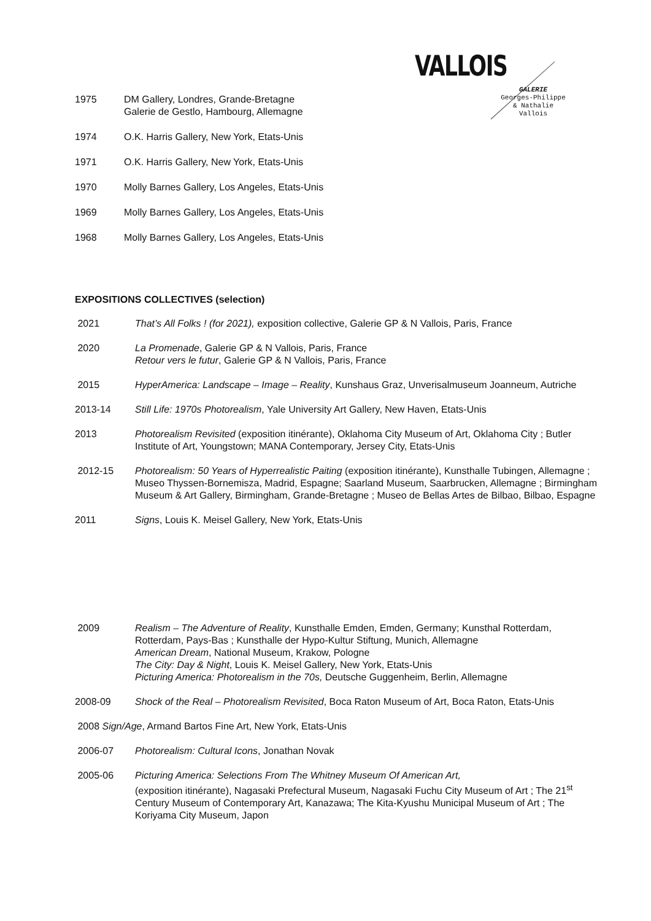VALLOIS
GALERIE
Georges-Philippe
& Nathalie
Vallois
1975 DM Gallery, Londres, Grande-Bretagne
Galerie de Gestlo, Hambourg, Allemagne
1974 O.K. Harris Gallery, New York, Etats-Unis
1971 O.K. Harris Gallery, New York, Etats-Unis
1970 Molly Barnes Gallery, Los Angeles, Etats-Unis
1969 Molly Barnes Gallery, Los Angeles, Etats-Unis
1968 Molly Barnes Gallery, Los Angeles, Etats-Unis
EXPOSITIONS COLLECTIVES (selection)
2021 That’s All Folks ! (for 2021), exposition collective, Galerie GP & N Vallois, Paris, France
2020 La Promenade, Galerie GP & N Vallois, Paris, France
Retour vers le futur, Galerie GP & N Vallois, Paris, France
2015 HyperAmerica: Landscape – Image – Reality, Kunshaus Graz, Unverisalmuseum Joanneum, Autriche
2013-14 Still Life: 1970s Photorealism, Yale University Art Gallery, New Haven, Etats-Unis
2013 Photorealism Revisited (exposition itinérante), Oklahoma City Museum of Art, Oklahoma City ; Butler Institute of Art, Youngstown; MANA Contemporary, Jersey City, Etats-Unis
2012-15 Photorealism: 50 Years of Hyperrealistic Paiting (exposition itinérante), Kunsthalle Tubingen, Allemagne ; Museo Thyssen-Bornemisza, Madrid, Espagne; Saarland Museum, Saarbrucken, Allemagne ; Birmingham Museum & Art Gallery, Birmingham, Grande-Bretagne ; Museo de Bellas Artes de Bilbao, Bilbao, Espagne
2011 Signs, Louis K. Meisel Gallery, New York, Etats-Unis
2009 Realism – The Adventure of Reality, Kunsthalle Emden, Emden, Germany; Kunsthal Rotterdam, Rotterdam, Pays-Bas ; Kunsthalle der Hypo-Kultur Stiftung, Munich, Allemagne
American Dream, National Museum, Krakow, Pologne
The City: Day & Night, Louis K. Meisel Gallery, New York, Etats-Unis
Picturing America: Photorealism in the 70s, Deutsche Guggenheim, Berlin, Allemagne
2008-09 Shock of the Real – Photorealism Revisited, Boca Raton Museum of Art, Boca Raton, Etats-Unis
2008 Sign/Age, Armand Bartos Fine Art, New York, Etats-Unis
2006-07 Photorealism: Cultural Icons, Jonathan Novak
2005-06 Picturing America: Selections From The Whitney Museum Of American Art,
(exposition itinérante), Nagasaki Prefectural Museum, Nagasaki Fuchu City Museum of Art ; The 21<sup>st</sup> Century Museum of Contemporary Art, Kanazawa; The Kita-Kyushu Municipal Museum of Art ; The Koriyama City Museum, Japon